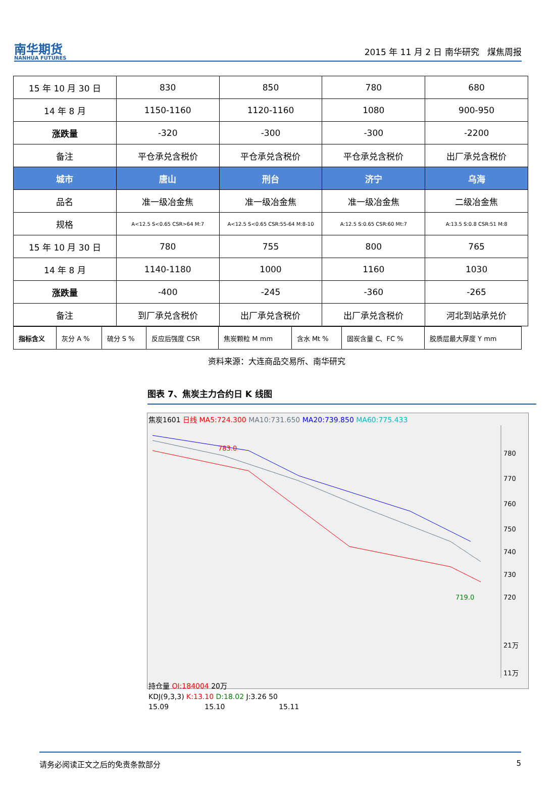南华期货
NANHUA FUTURES
2015 年 11 月 2 日 南华研究 煤焦周报
| 15 年 10 月 30 日 | 830 | 850 | 780 | 680 |
| 14 年 8 月 | 1150-1160 | 1120-1160 | 1080 | 900-950 |
| 涨跌量 | -320 | -300 | -300 | -2200 |
| 备注 | 平仓承兑含税价 | 平仓承兑含税价 | 平仓承兑含税价 | 出厂承兑含税价 |
| 城市 | 唐山 | 刑台 | 济宁 | 乌海 |
| 品名 | 准一级冶金焦 | 准一级冶金焦 | 准一级冶金焦 | 二级冶金焦 |
| 规格 | A<12.5 S<0.65 CSR>64 M:7 | A<12.5 S<0.65 CSR:55-64 M:8-10 | A:12.5 S:0.65 CSR:60 Mt:7 | A:13.5 S:0.8 CSR:51 M:8 |
| 15 年 10 月 30 日 | 780 | 755 | 800 | 765 |
| 14 年 8 月 | 1140-1180 | 1000 | 1160 | 1030 |
| 涨跌量 | -400 | -245 | -360 | -265 |
| 备注 | 到厂承兑含税价 | 出厂承兑含税价 | 出厂承兑含税价 | 河北到站承兑价 |
| 指标含义 | 灰分 A % | 硫分 S % | 反应后强度 CSR | 焦炭颗粒 M mm | 含水 Mt % | 固炭含量 C、FC % | 胶质层最大厚度 Y mm |
资料来源：大连商品交易所、南华研究
图表 7、焦炭主力合约日 K 线图
焦炭1601 日线 MA5:724.300 MA10:731.650 MA20:739.850 MA60:775.433
780
770
760
750
740
730
720
21万
11万
719.0
783.0
持仓量 OI:184004 20万
KDJ(9,3,3) K:13.10 D:18.02 J:3.26 50
15.09 15.10 15.11
请务必阅读正文之后的免责条款部分 5